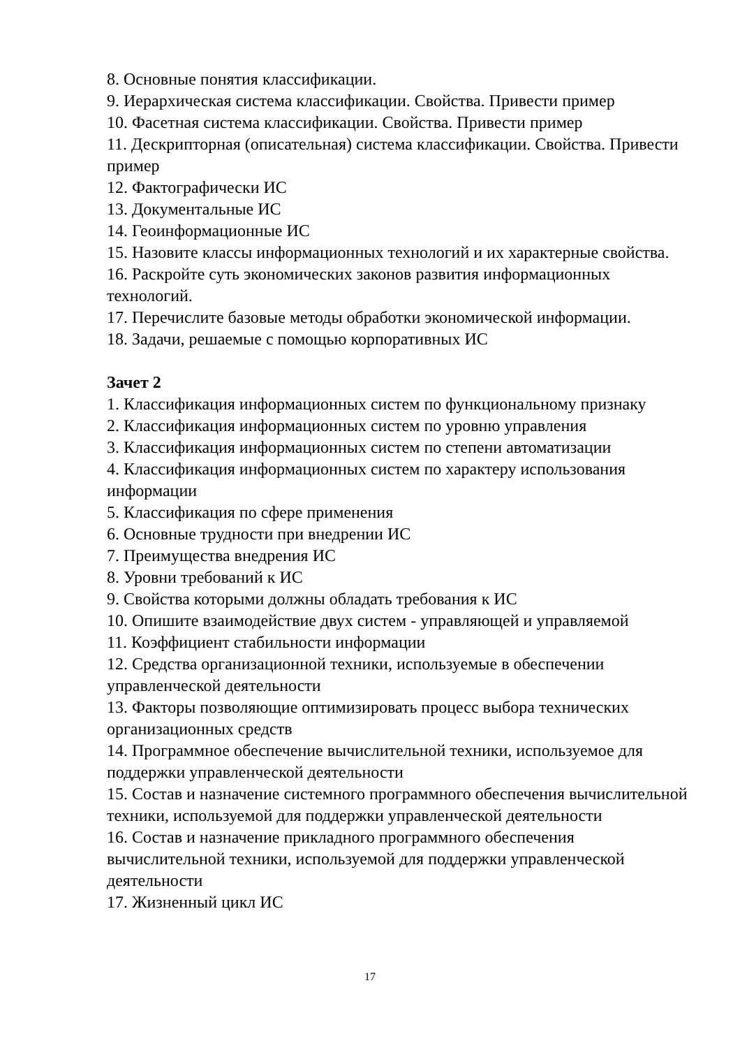8. Основные понятия классификации.
9. Иерархическая система классификации. Свойства. Привести пример
10. Фасетная система классификации. Свойства. Привести пример
11. Дескрипторная (описательная) система классификации. Свойства. Привести пример
12. Фактографически ИС
13. Документальные ИС
14. Геоинформационные ИС
15. Назовите классы информационных технологий и их характерные свойства.
16. Раскройте суть экономических законов развития информационных технологий.
17. Перечислите базовые методы обработки экономической информации.
18. Задачи, решаемые с помощью корпоративных ИС
Зачет 2
1. Классификация информационных систем по функциональному признаку
2. Классификация информационных систем по уровню управления
3. Классификация информационных систем по степени автоматизации
4. Классификация информационных систем по характеру использования информации
5. Классификация по сфере применения
6. Основные трудности при внедрении ИС
7. Преимущества внедрения ИС
8. Уровни требований к ИС
9. Свойства которыми должны обладать требования к ИС
10. Опишите взаимодействие двух систем - управляющей и управляемой
11. Коэффициент стабильности информации
12. Средства организационной техники, используемые в обеспечении управленческой деятельности
13. Факторы позволяющие оптимизировать процесс выбора технических организационных средств
14. Программное обеспечение вычислительной техники, используемое для поддержки управленческой деятельности
15. Состав и назначение системного программного обеспечения вычислительной техники, используемой для поддержки управленческой деятельности
16. Состав и назначение прикладного программного обеспечения вычислительной техники, используемой для поддержки управленческой деятельности
17. Жизненный цикл ИС
17